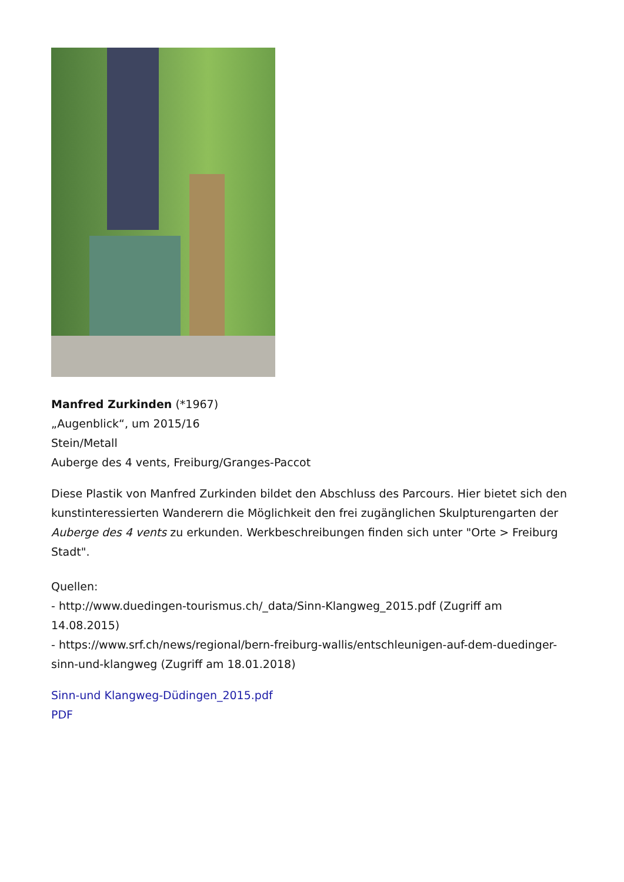Manfred Zurkinden (*1967)
„Augenblick“, um 2015/16
Stein/Metall
Auberge des 4 vents, Freiburg/Granges-Paccot
Diese Plastik von Manfred Zurkinden bildet den Abschluss des Parcours. Hier bietet sich den kunstinteressierten Wanderern die Möglichkeit den frei zugänglichen Skulpturengarten der Auberge des 4 vents zu erkunden. Werkbeschreibungen finden sich unter "Orte > Freiburg Stadt".
Quellen:
- http://www.duedingen-tourismus.ch/_data/Sinn-Klangweg_2015.pdf (Zugriff am 14.08.2015)
- https://www.srf.ch/news/regional/bern-freiburg-wallis/entschleunigen-auf-dem-duedinger-sinn-und-klangweg (Zugriff am 18.01.2018)
Sinn-und Klangweg-Düdingen_2015.pdf
PDF